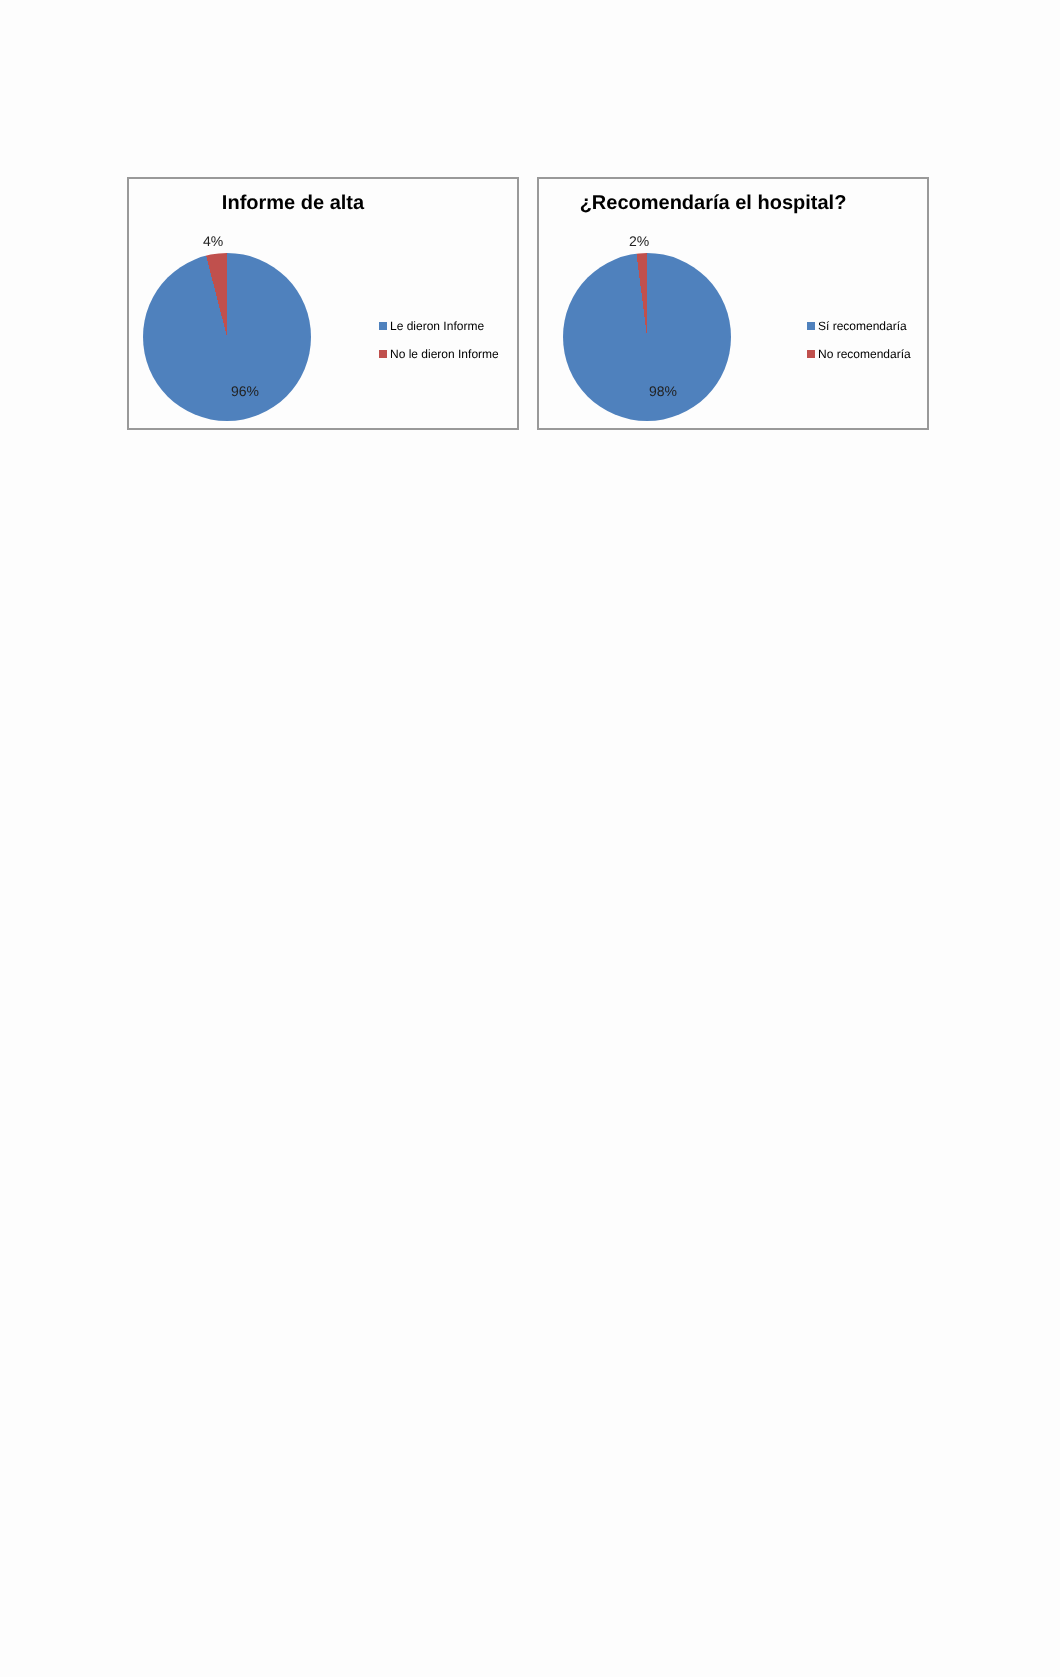Informe de alta
4%
96%
Le dieron Informe
No le dieron Informe
¿Recomendaría el hospital?
2%
98%
Sí recomendaría
No recomendaría